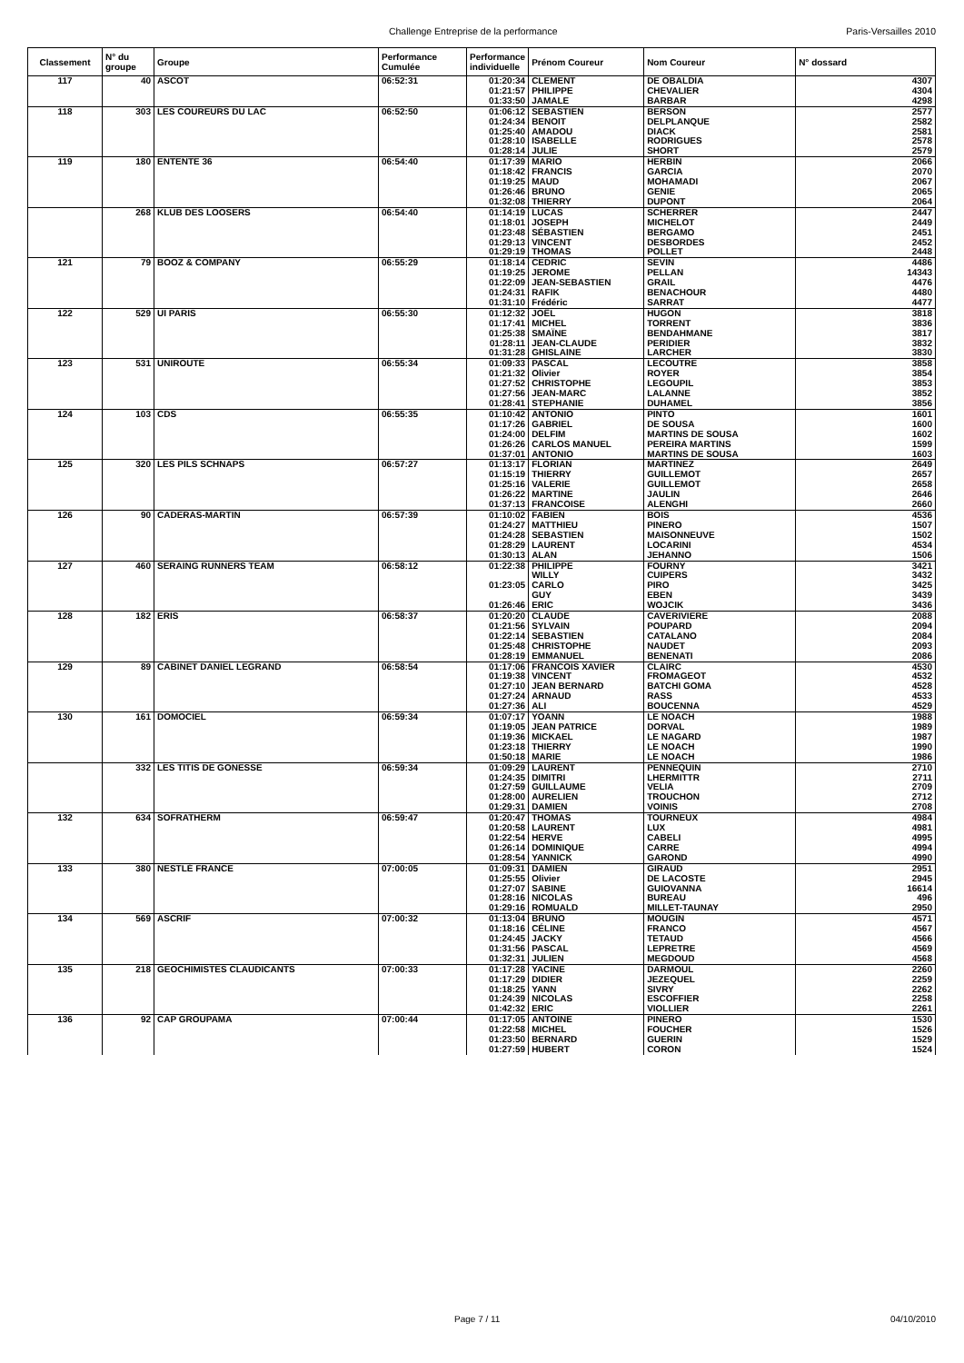Challenge Entreprise de la performance Paris-Versailles 2010
| Classement | N° du groupe | Groupe | Performance Cumulée | Performance individuelle | Prénom Coureur | Nom Coureur | N° dossard |
| --- | --- | --- | --- | --- | --- | --- | --- |
| 117 | 40 | ASCOT | 06:52:31 | 01:20:34 | CLEMENT | DE OBALDIA | 4307 |
| | | | | 01:21:57 | PHILIPPE | CHEVALIER | 4304 |
| | | | | 01:33:50 | JAMALE | BARBAR | 4298 |
| 118 | 303 | LES COUREURS DU LAC | 06:52:50 | 01:06:12 | SEBASTIEN | BERSON | 2577 |
| | | | | 01:24:34 | BENOIT | DELPLANQUE | 2582 |
| | | | | 01:25:40 | AMADOU | DIACK | 2581 |
| | | | | 01:28:10 | ISABELLE | RODRIGUES | 2578 |
| | | | | 01:28:14 | JULIE | SHORT | 2579 |
| 119 | 180 | ENTENTE 36 | 06:54:40 | 01:17:39 | MARIO | HERBIN | 2066 |
| | | | | 01:18:42 | FRANCIS | GARCIA | 2070 |
| | | | | 01:19:25 | MAUD | MOHAMADI | 2067 |
| | | | | 01:26:46 | BRUNO | GENIE | 2065 |
| | | | | 01:32:08 | THIERRY | DUPONT | 2064 |
| | 268 | KLUB DES LOOSERS | 06:54:40 | 01:14:19 | LUCAS | SCHERRER | 2447 |
| | | | | 01:18:01 | JOSEPH | MICHELOT | 2449 |
| | | | | 01:23:48 | SÉBASTIEN | BERGAMO | 2451 |
| | | | | 01:29:13 | VINCENT | DESBORDES | 2452 |
| | | | | 01:29:19 | THOMAS | POLLET | 2448 |
| 121 | 79 | BOOZ & COMPANY | 06:55:29 | 01:18:14 | CEDRIC | SEVIN | 4486 |
| | | | | 01:19:25 | JEROME | PELLAN | 14343 |
| | | | | 01:22:09 | JEAN-SEBASTIEN | GRAIL | 4476 |
| | | | | 01:24:31 | RAFIK | BENACHOUR | 4480 |
| | | | | 01:31:10 | Frédéric | SARRAT | 4477 |
| 122 | 529 | UI PARIS | 06:55:30 | 01:12:32 | JOËL | HUGON | 3818 |
| | | | | 01:17:41 | MICHEL | TORRENT | 3836 |
| | | | | 01:25:38 | SMAÏNE | BENDAHMANE | 3817 |
| | | | | 01:28:11 | JEAN-CLAUDE | PERIDIER | 3832 |
| | | | | 01:31:28 | GHISLAINE | LARCHER | 3830 |
| 123 | 531 | UNIROUTE | 06:55:34 | 01:09:33 | PASCAL | LECOUTRE | 3858 |
| | | | | 01:21:32 | Olivier | ROYER | 3854 |
| | | | | 01:27:52 | CHRISTOPHE | LEGOUPIL | 3853 |
| | | | | 01:27:56 | JEAN-MARC | LALANNE | 3852 |
| | | | | 01:28:41 | STEPHANIE | DUHAMEL | 3856 |
| 124 | 103 | CDS | 06:55:35 | 01:10:42 | ANTONIO | PINTO | 1601 |
| | | | | 01:17:26 | GABRIEL | DE SOUSA | 1600 |
| | | | | 01:24:00 | DELFIM | MARTINS DE SOUSA | 1602 |
| | | | | 01:26:26 | CARLOS MANUEL | PEREIRA MARTINS | 1599 |
| | | | | 01:37:01 | ANTONIO | MARTINS DE SOUSA | 1603 |
| 125 | 320 | LES PILS SCHNAPS | 06:57:27 | 01:13:17 | FLORIAN | MARTINEZ | 2649 |
| | | | | 01:15:19 | THIERRY | GUILLEMOT | 2657 |
| | | | | 01:25:16 | VALERIE | GUILLEMOT | 2658 |
| | | | | 01:26:22 | MARTINE | JAULIN | 2646 |
| | | | | 01:37:13 | FRANCOISE | ALENGHI | 2660 |
| 126 | 90 | CADERAS-MARTIN | 06:57:39 | 01:10:02 | FABIEN | BOIS | 4536 |
| | | | | 01:24:27 | MATTHIEU | PINERO | 1507 |
| | | | | 01:24:28 | SEBASTIEN | MAISONNEUVE | 1502 |
| | | | | 01:28:29 | LAURENT | LOCARINI | 4534 |
| | | | | 01:30:13 | ALAN | JEHANNO | 1506 |
| 127 | 460 | SERAING RUNNERS TEAM | 06:58:12 | 01:22:38 | PHILIPPE | FOURNY | 3421 |
| | | | | | WILLY | CUIPERS | 3432 |
| | | | | 01:23:05 | CARLO | PIRO | 3425 |
| | | | | | GUY | EBEN | 3439 |
| | | | | 01:26:46 | ERIC | WOJCIK | 3436 |
| 128 | 182 | ERIS | 06:58:37 | 01:20:20 | CLAUDE | CAVERIVIERE | 2088 |
| | | | | 01:21:56 | SYLVAIN | POUPARD | 2094 |
| | | | | 01:22:14 | SEBASTIEN | CATALANO | 2084 |
| | | | | 01:25:48 | CHRISTOPHE | NAUDET | 2093 |
| | | | | 01:28:19 | EMMANUEL | BENENATI | 2086 |
| 129 | 89 | CABINET DANIEL LEGRAND | 06:58:54 | 01:17:06 | FRANCOIS XAVIER | CLAIRC | 4530 |
| | | | | 01:19:38 | VINCENT | FROMAGEOT | 4532 |
| | | | | 01:27:10 | JEAN BERNARD | BATCHI GOMA | 4528 |
| | | | | 01:27:24 | ARNAUD | RASS | 4533 |
| | | | | 01:27:36 | ALI | BOUCENNA | 4529 |
| 130 | 161 | DOMOCIEL | 06:59:34 | 01:07:17 | YOANN | LE NOACH | 1988 |
| | | | | 01:19:05 | JEAN PATRICE | DORVAL | 1989 |
| | | | | 01:19:36 | MICKAEL | LE NAGARD | 1987 |
| | | | | 01:23:18 | THIERRY | LE NOACH | 1990 |
| | | | | 01:50:18 | MARIE | LE NOACH | 1986 |
| | 332 | LES TITIS DE GONESSE | 06:59:34 | 01:09:29 | LAURENT | PENNEQUIN | 2710 |
| | | | | 01:24:35 | DIMITRI | LHERMITTR | 2711 |
| | | | | 01:27:59 | GUILLAUME | VELIA | 2709 |
| | | | | 01:28:00 | AURELIEN | TROUCHON | 2712 |
| | | | | 01:29:31 | DAMIEN | VOINIS | 2708 |
| 132 | 634 | SOFRATHERM | 06:59:47 | 01:20:47 | THOMAS | TOURNEUX | 4984 |
| | | | | 01:20:58 | LAURENT | LUX | 4981 |
| | | | | 01:22:54 | HERVE | CABELI | 4995 |
| | | | | 01:26:14 | DOMINIQUE | CARRE | 4994 |
| | | | | 01:28:54 | YANNICK | GAROND | 4990 |
| 133 | 380 | NESTLÉ FRANCE | 07:00:05 | 01:09:31 | DAMIEN | GIRAUD | 2951 |
| | | | | 01:25:55 | Olivier | DE LACOSTE | 2945 |
| | | | | 01:27:07 | SABINE | GUIOVANNA | 16614 |
| | | | | 01:28:16 | NICOLAS | BUREAU | 496 |
| | | | | 01:29:16 | ROMUALD | MILLET-TAUNAY | 2950 |
| 134 | 569 | ASCRIF | 07:00:32 | 01:13:04 | BRUNO | MOUGIN | 4571 |
| | | | | 01:18:16 | CÉLINE | FRANCO | 4567 |
| | | | | 01:24:45 | JACKY | TETAUD | 4566 |
| | | | | 01:31:56 | PASCAL | LEPRETRE | 4569 |
| | | | | 01:32:31 | JULIEN | MEGDOUD | 4568 |
| 135 | 218 | GEOCHIMISTES CLAUDICANTS | 07:00:33 | 01:17:28 | YACINE | DARMOUL | 2260 |
| | | | | 01:17:29 | DIDIER | JEZEQUEL | 2259 |
| | | | | 01:18:25 | YANN | SIVRY | 2262 |
| | | | | 01:24:39 | NICOLAS | ESCOFFIER | 2258 |
| | | | | 01:42:32 | ERIC | VIOLLIER | 2261 |
| 136 | 92 | CAP GROUPAMA | 07:00:44 | 01:17:05 | ANTOINE | PINERO | 1530 |
| | | | | 01:22:58 | MICHEL | FOUCHER | 1526 |
| | | | | 01:23:50 | BERNARD | GUERIN | 1529 |
| | | | | 01:27:59 | HUBERT | CORON | 1524 |
Page 7 / 11 04/10/2010